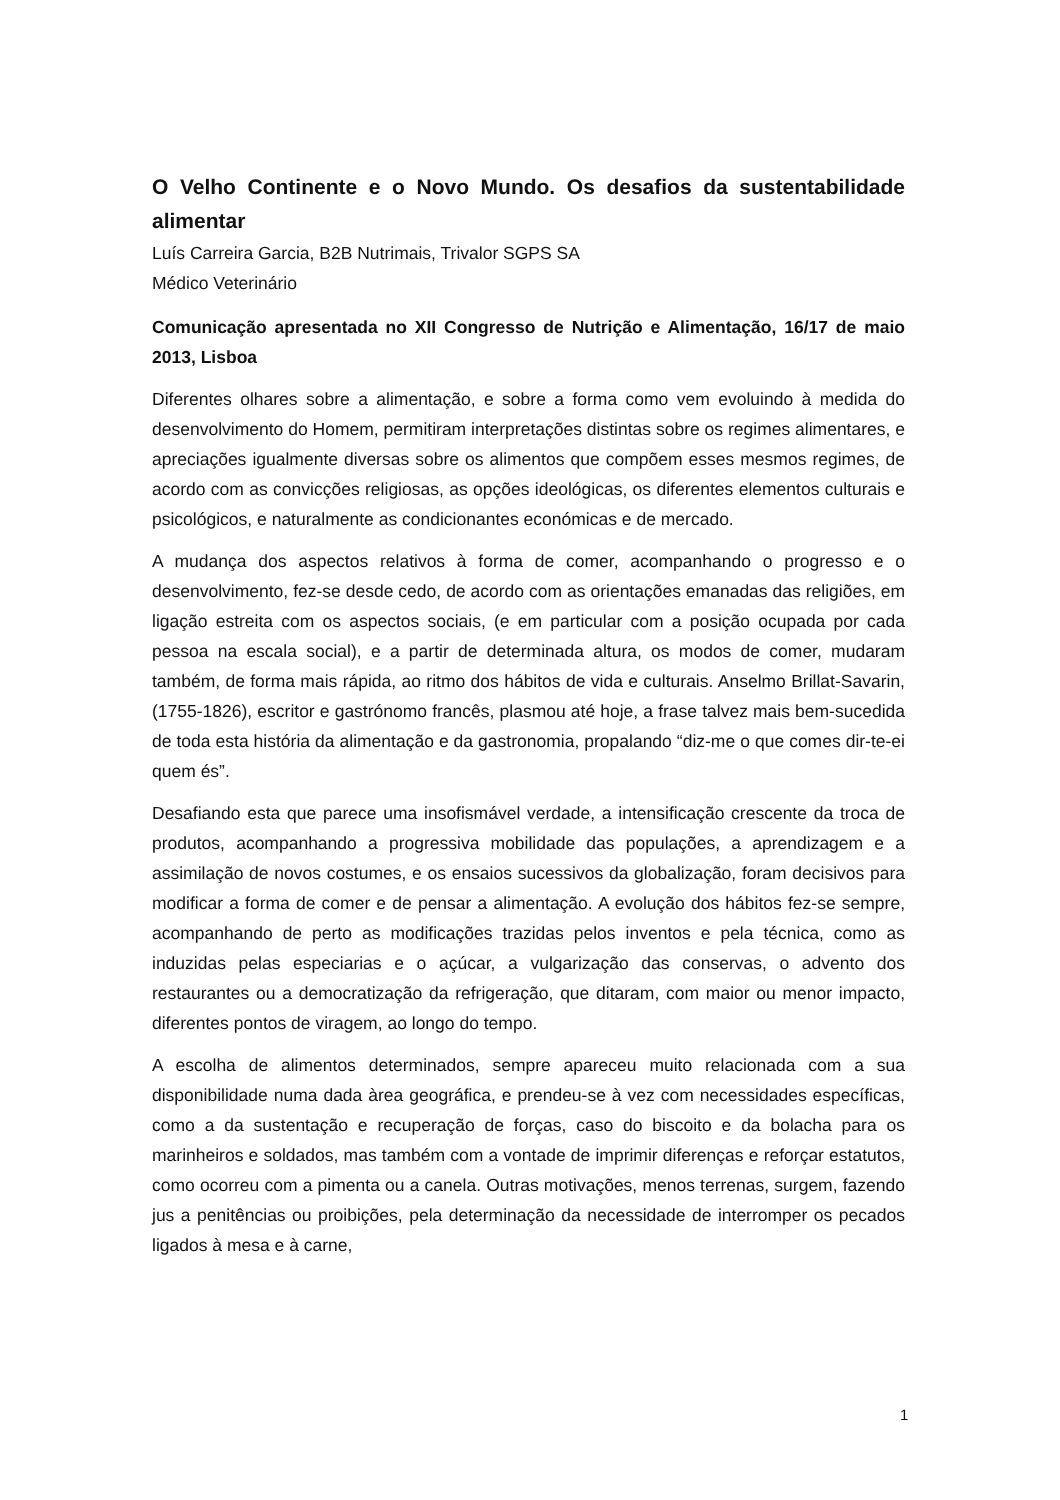O Velho Continente e o Novo Mundo. Os desafios da sustentabilidade alimentar
Luís Carreira Garcia, B2B Nutrimais, Trivalor SGPS SA
Médico Veterinário
Comunicação apresentada no XII Congresso de Nutrição e Alimentação, 16/17 de maio 2013, Lisboa
Diferentes olhares sobre a alimentação, e sobre a forma como vem evoluindo à medida do desenvolvimento do Homem, permitiram interpretações distintas sobre os regimes alimentares, e apreciações igualmente diversas sobre os alimentos que compõem esses mesmos regimes, de acordo com as convicções religiosas, as opções ideológicas, os diferentes elementos culturais e psicológicos, e naturalmente as condicionantes económicas e de mercado.
A mudança dos aspectos relativos à forma de comer, acompanhando o progresso e o desenvolvimento, fez-se desde cedo, de acordo com as orientações emanadas das religiões, em ligação estreita com os aspectos sociais, (e em particular com a posição ocupada por cada pessoa na escala social), e a partir de determinada altura, os modos de comer, mudaram também, de forma mais rápida, ao ritmo dos hábitos de vida e culturais. Anselmo Brillat-Savarin, (1755-1826), escritor e gastrónomo francês, plasmou até hoje, a frase talvez mais bem-sucedida de toda esta história da alimentação e da gastronomia, propalando “diz-me o que comes dir-te-ei quem és”.
Desafiando esta que parece uma insofismável verdade, a intensificação crescente da troca de produtos, acompanhando a progressiva mobilidade das populações, a aprendizagem e a assimilação de novos costumes, e os ensaios sucessivos da globalização, foram decisivos para modificar a forma de comer e de pensar a alimentação. A evolução dos hábitos fez-se sempre, acompanhando de perto as modificações trazidas pelos inventos e pela técnica, como as induzidas pelas especiarias e o açúcar, a vulgarização das conservas, o advento dos restaurantes ou a democratização da refrigeração, que ditaram, com maior ou menor impacto, diferentes pontos de viragem, ao longo do tempo.
A escolha de alimentos determinados, sempre apareceu muito relacionada com a sua disponibilidade numa dada àrea geográfica, e prendeu-se à vez com necessidades específicas, como a da sustentação e recuperação de forças, caso do biscoito e da bolacha para os marinheiros e soldados, mas também com a vontade de imprimir diferenças e reforçar estatutos, como ocorreu com a pimenta ou a canela. Outras motivações, menos terrenas, surgem, fazendo jus a penitências ou proibições, pela determinação da necessidade de interromper os pecados ligados à mesa e à carne,
1